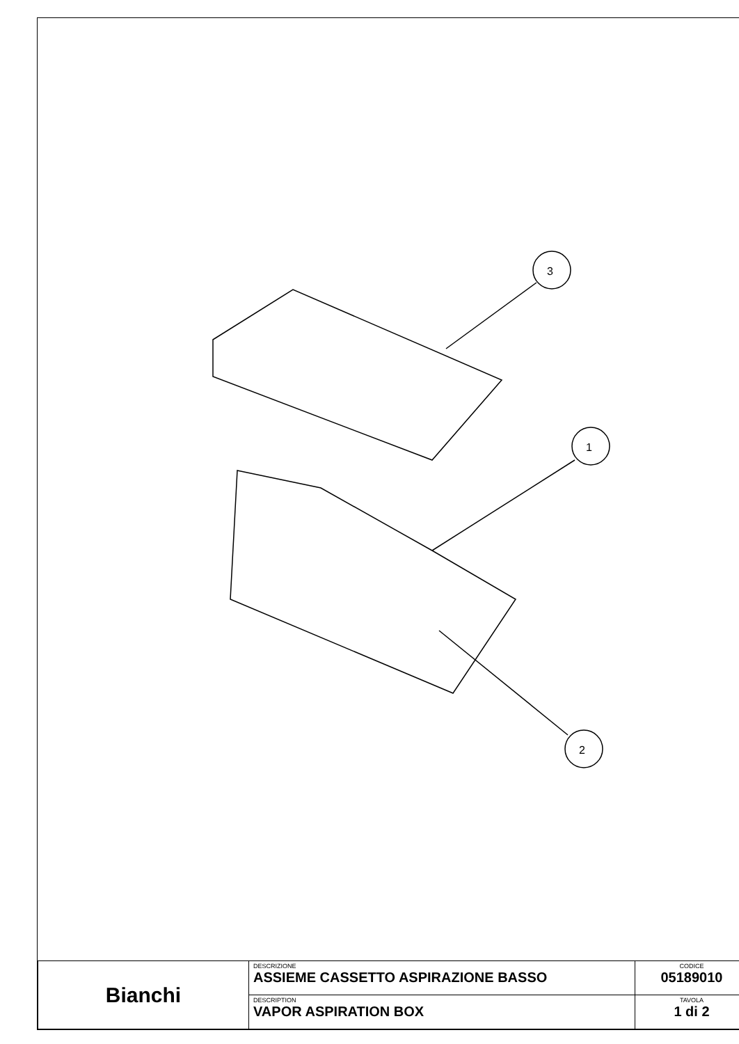3
1
2
| Bianchi | DESCRIZIONE ASSIEME CASSETTO ASPIRAZIONE BASSO | CODICE 05189010 |
| | DESCRIPTION VAPOR ASPIRATION BOX | TAVOLA 1 di 2 |